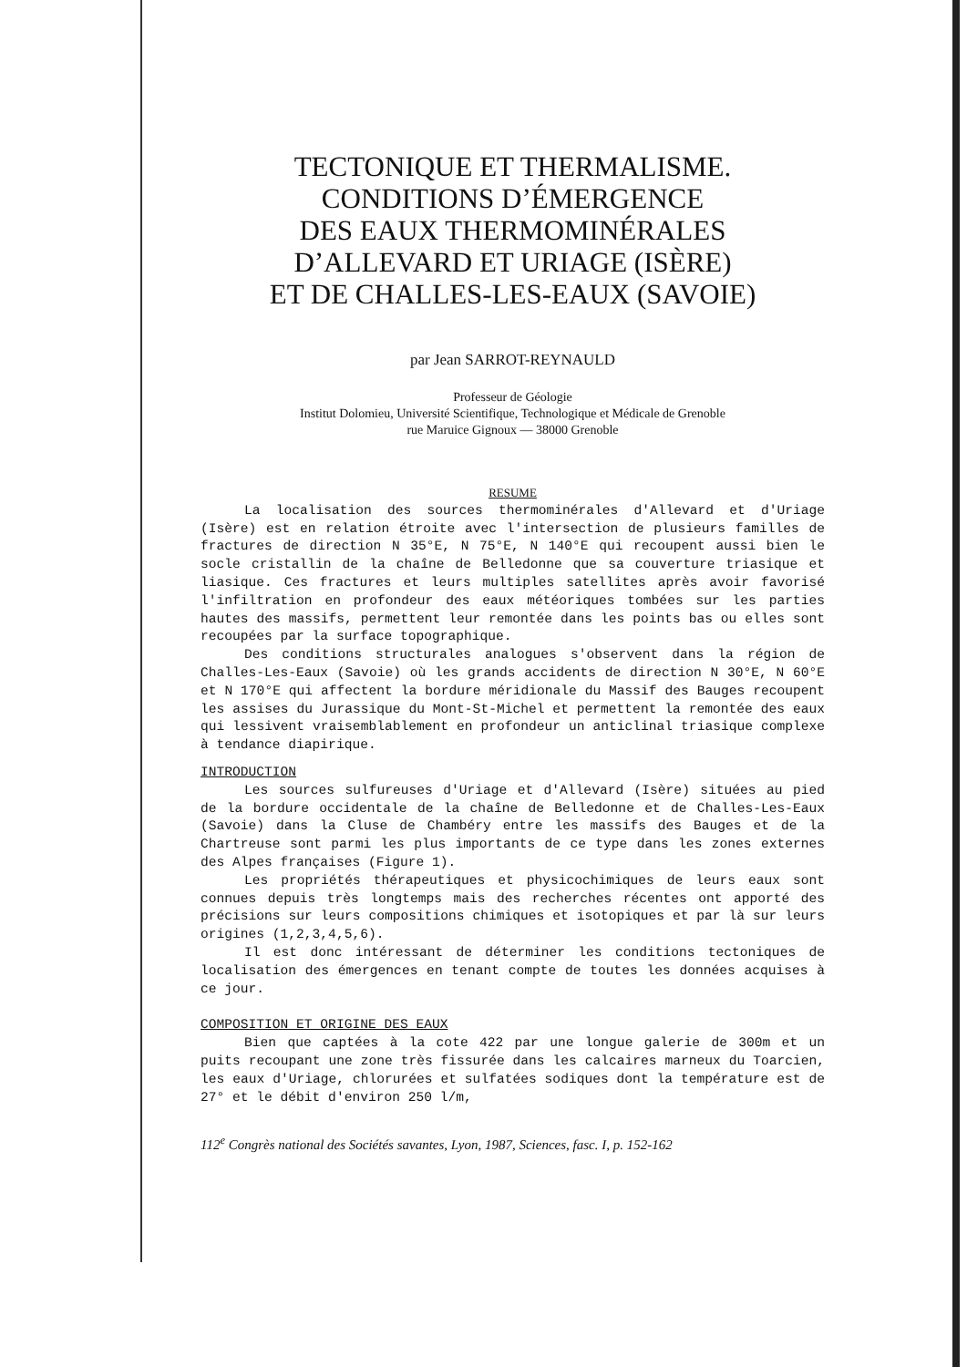TECTONIQUE ET THERMALISME.
CONDITIONS D’ÉMERGENCE
DES EAUX THERMOMINÉRALES
D’ALLEVARD ET URIAGE (ISÈRE)
ET DE CHALLES-LES-EAUX (SAVOIE)
par Jean SARROT-REYNAULD
Professeur de Géologie
Institut Dolomieu, Université Scientifique, Technologique et Médicale de Grenoble
rue Maruice Gignoux — 38000 Grenoble
RESUME
La localisation des sources thermominérales d'Allevard et d'Uriage (Isère) est en relation étroite avec l'intersection de plusieurs familles de fractures de direction N 35°E, N 75°E, N 140°E qui recoupent aussi bien le socle cristallin de la chaîne de Belledonne que sa couverture triasique et liasique. Ces fractures et leurs multiples satellites après avoir favorisé l'infiltration en profondeur des eaux météoriques tombées sur les parties hautes des massifs, permettent leur remontée dans les points bas ou elles sont recoupées par la surface topographique.
Des conditions structurales analogues s'observent dans la région de Challes-Les-Eaux (Savoie) où les grands accidents de direction N 30°E, N 60°E et N 170°E qui affectent la bordure méridionale du Massif des Bauges recoupent les assises du Jurassique du Mont-St-Michel et permettent la remontée des eaux qui lessivent vraisemblablement en profondeur un anticlinal triasique complexe à tendance diapirique.
INTRODUCTION
Les sources sulfureuses d'Uriage et d'Allevard (Isère) situées au pied de la bordure occidentale de la chaîne de Belledonne et de Challes-Les-Eaux (Savoie) dans la Cluse de Chambéry entre les massifs des Bauges et de la Chartreuse sont parmi les plus importants de ce type dans les zones externes des Alpes françaises (Figure 1).
Les propriétés thérapeutiques et physicochimiques de leurs eaux sont connues depuis très longtemps mais des recherches récentes ont apporté des précisions sur leurs compositions chimiques et isotopiques et par là sur leurs origines (1,2,3,4,5,6).
Il est donc intéressant de déterminer les conditions tectoniques de localisation des émergences en tenant compte de toutes les données acquises à ce jour.
COMPOSITION ET ORIGINE DES EAUX
Bien que captées à la cote 422 par une longue galerie de 300m et un puits recoupant une zone très fissurée dans les calcaires marneux du Toarcien, les eaux d'Uriage, chlorurées et sulfatées sodiques dont la température est de 27° et le débit d'environ 250 l/m,
112<sup>e</sup> Congrès national des Sociétés savantes, Lyon, 1987, Sciences, fasc. I, p. 152-162